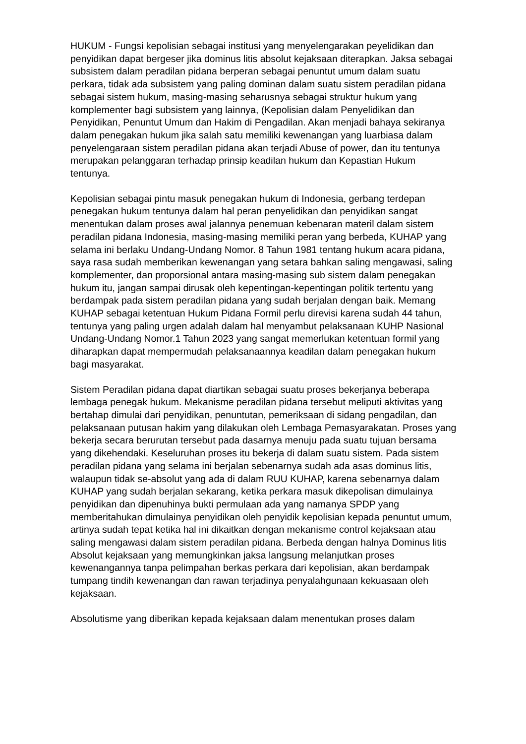HUKUM - Fungsi kepolisian sebagai institusi yang menyelengarakan peyelidikan dan penyidikan dapat bergeser jika dominus litis absolut kejaksaan diterapkan. Jaksa sebagai subsistem dalam peradilan pidana berperan sebagai penuntut umum dalam suatu perkara, tidak ada subsistem yang paling dominan dalam suatu sistem peradilan pidana sebagai sistem hukum, masing-masing seharusnya sebagai struktur hukum yang komplementer bagi subsistem yang lainnya, (Kepolisian dalam Penyelidikan dan Penyidikan, Penuntut Umum dan Hakim di Pengadilan. Akan menjadi bahaya sekiranya dalam penegakan hukum jika salah satu memiliki kewenangan yang luarbiasa dalam penyelengaraan sistem peradilan pidana akan terjadi Abuse of power, dan itu tentunya merupakan pelanggaran terhadap prinsip keadilan hukum dan Kepastian Hukum tentunya.
Kepolisian sebagai pintu masuk penegakan hukum di Indonesia, gerbang terdepan penegakan hukum tentunya dalam hal peran penyelidikan dan penyidikan sangat menentukan dalam proses awal jalannya penemuan kebenaran materil dalam sistem peradilan pidana Indonesia, masing-masing memiliki peran yang berbeda, KUHAP yang selama ini berlaku Undang-Undang Nomor. 8 Tahun 1981 tentang hukum acara pidana, saya rasa sudah memberikan kewenangan yang setara bahkan saling mengawasi, saling komplementer, dan proporsional antara masing-masing sub sistem dalam penegakan hukum itu, jangan sampai dirusak oleh kepentingan-kepentingan politik tertentu yang berdampak pada sistem peradilan pidana yang sudah berjalan dengan baik. Memang KUHAP sebagai ketentuan Hukum Pidana Formil perlu direvisi karena sudah 44 tahun, tentunya yang paling urgen adalah dalam hal menyambut pelaksanaan KUHP Nasional Undang-Undang Nomor.1 Tahun 2023 yang sangat memerlukan ketentuan formil yang diharapkan dapat mempermudah pelaksanaannya keadilan dalam penegakan hukum bagi masyarakat.
Sistem Peradilan pidana dapat diartikan sebagai suatu proses bekerjanya beberapa lembaga penegak hukum. Mekanisme peradilan pidana tersebut meliputi aktivitas yang bertahap dimulai dari penyidikan, penuntutan, pemeriksaan di sidang pengadilan, dan pelaksanaan putusan hakim yang dilakukan oleh Lembaga Pemasyarakatan. Proses yang bekerja secara berurutan tersebut pada dasarnya menuju pada suatu tujuan bersama yang dikehendaki. Keseluruhan proses itu bekerja di dalam suatu sistem. Pada sistem peradilan pidana yang selama ini berjalan sebenarnya sudah ada asas dominus litis, walaupun tidak se-absolut yang ada di dalam RUU KUHAP, karena sebenarnya dalam KUHAP yang sudah berjalan sekarang, ketika perkara masuk dikepolisan dimulainya penyidikan dan dipenuhinya bukti permulaan ada yang namanya SPDP yang memberitahukan dimulainya penyidikan oleh penyidik kepolisian kepada penuntut umum, artinya sudah tepat ketika hal ini dikaitkan dengan mekanisme control kejaksaan atau saling mengawasi dalam sistem peradilan pidana. Berbeda dengan halnya Dominus litis Absolut kejaksaan yang memungkinkan jaksa langsung melanjutkan proses kewenangannya tanpa pelimpahan berkas perkara dari kepolisian, akan berdampak tumpang tindih kewenangan dan rawan terjadinya penyalahgunaan kekuasaan oleh kejaksaan.
Absolutisme yang diberikan kepada kejaksaan dalam menentukan proses dalam